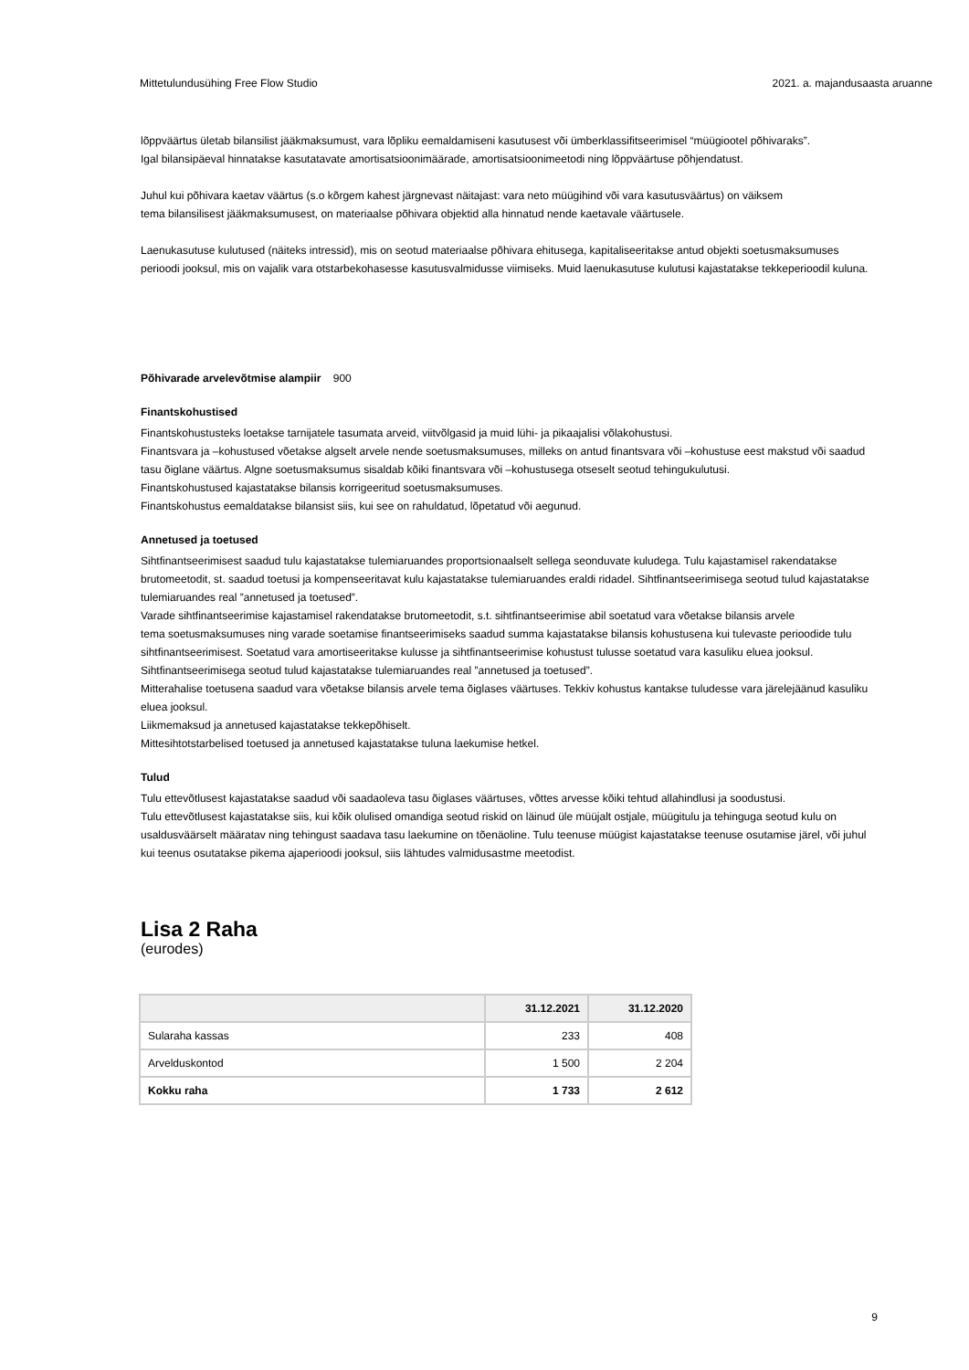Mittetulundusühing Free Flow Studio 2021. a. majandusaasta aruanne
lõppväärtus ületab bilansilist jääkmaksumust, vara lõpliku eemaldamiseni kasutusest või ümberklassifitseerimisel “müügiootel põhivaraks”.
Igal bilansipäeval hinnatakse kasutatavate amortisatsioonimäärade, amortisatsioonimeetodi ning lõppväärtuse põhjendatust.
Juhul kui põhivara kaetav väärtus (s.o kõrgem kahest järgnevast näitajast: vara neto müügihind või vara kasutusväärtus) on väiksem
tema bilansilisest jääkmaksumusest, on materiaalse põhivara objektid alla hinnatud nende kaetavale väärtusele.
Laenukasutuse kulutused (näiteks intressid), mis on seotud materiaalse põhivara ehitusega, kapitaliseeritakse antud objekti soetusmaksumuses perioodi jooksul, mis on vajalik vara otstarbekohasesse kasutusvalmidusse viimiseks. Muid laenukasutuse kulutusi kajastatakse tekkeperioodil kuluna.
Põhivarade arvelevõtmise alampiir 900
Finantskohustised
Finantskohustusteks loetakse tarnijatele tasumata arveid, viitvõlgasid ja muid lühi- ja pikaajalisi võlakohustusi.
Finantsvara ja –kohustused võetakse algselt arvele nende soetusmaksumuses, milleks on antud finantsvara või –kohustuse eest makstud või saadud tasu õiglane väärtus. Algne soetusmaksumus sisaldab kõiki finantsvara või –kohustusega otseselt seotud tehingukulutusi.
Finantskohustused kajastatakse bilansis korrigeeritud soetusmaksumuses.
Finantskohustus eemaldatakse bilansist siis, kui see on rahuldatud, lõpetatud või aegunud.
Annetused ja toetused
Sihtfinantseerimisest saadud tulu kajastatakse tulemiaruandes proportsionaalselt sellega seonduvate kuludega. Tulu kajastamisel rakendatakse brutomeetodit, st. saadud toetusi ja kompenseeritavat kulu kajastatakse tulemiaruandes eraldi ridadel. Sihtfinantseerimisega seotud tulud kajastatakse tulemiaruandes real ”annetused ja toetused”.
Varade sihtfinantseerimise kajastamisel rakendatakse brutomeetodit, s.t. sihtfinantseerimise abil soetatud vara võetakse bilansis arvele
tema soetusmaksumuses ning varade soetamise finantseerimiseks saadud summa kajastatakse bilansis kohustusena kui tulevaste perioodide tulu sihtfinantseerimisest. Soetatud vara amortiseeritakse kulusse ja sihtfinantseerimise kohustust tulusse soetatud vara kasuliku eluea jooksul. Sihtfinantseerimisega seotud tulud kajastatakse tulemiaruandes real ”annetused ja toetused”.
Mitterahalise toetusena saadud vara võetakse bilansis arvele tema õiglases väärtuses. Tekkiv kohustus kantakse tuludesse vara järelejäänud kasuliku eluea jooksul.
Liikmemaksud ja annetused kajastatakse tekkepõhiselt.
Mittesihtotstarbelised toetused ja annetused kajastatakse tuluna laekumise hetkel.
Tulud
Tulu ettevõtlusest kajastatakse saadud või saadaoleva tasu õiglases väärtuses, võttes arvesse kõiki tehtud allahindlusi ja soodustusi.
Tulu ettevõtlusest kajastatakse siis, kui kõik olulised omandiga seotud riskid on läinud üle müüjalt ostjale, müügitulu ja tehinguga seotud kulu on usaldusväärselt määratav ning tehingust saadava tasu laekumine on tõenäoline. Tulu teenuse müügist kajastatakse teenuse osutamise järel, või juhul kui teenus osutatakse pikema ajaperioodi jooksul, siis lähtudes valmidusastme meetodist.
Lisa 2 Raha
(eurodes)
| | 31.12.2021 | 31.12.2020 |
| --- | --- | --- |
| Sularaha kassas | 233 | 408 |
| Arvelduskontod | 1 500 | 2 204 |
| Kokku raha | 1 733 | 2 612 |
9